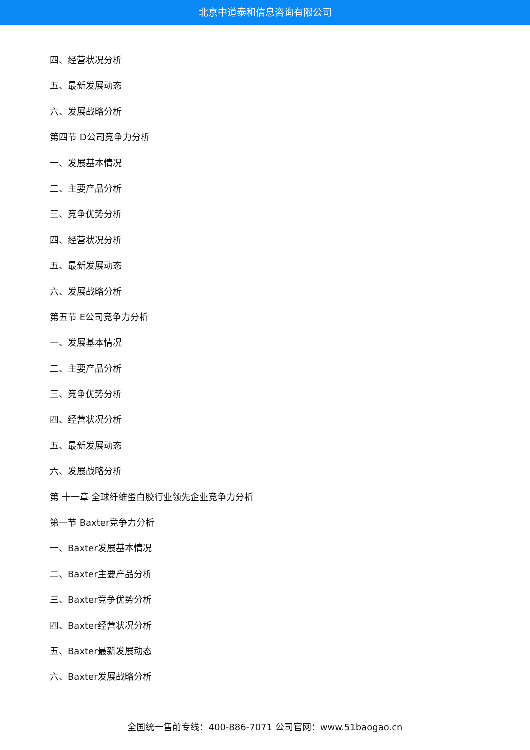北京中道泰和信息咨询有限公司
四、经营状况分析
五、最新发展动态
六、发展战略分析
第四节 D公司竞争力分析
一、发展基本情况
二、主要产品分析
三、竞争优势分析
四、经营状况分析
五、最新发展动态
六、发展战略分析
第五节 E公司竞争力分析
一、发展基本情况
二、主要产品分析
三、竞争优势分析
四、经营状况分析
五、最新发展动态
六、发展战略分析
第 十一章 全球纤维蛋白胶行业领先企业竞争力分析
第一节 Baxter竞争力分析
一、Baxter发展基本情况
二、Baxter主要产品分析
三、Baxter竞争优势分析
四、Baxter经营状况分析
五、Baxter最新发展动态
六、Baxter发展战略分析
全国统一售前专线：400-886-7071 公司官网：www.51baogao.cn